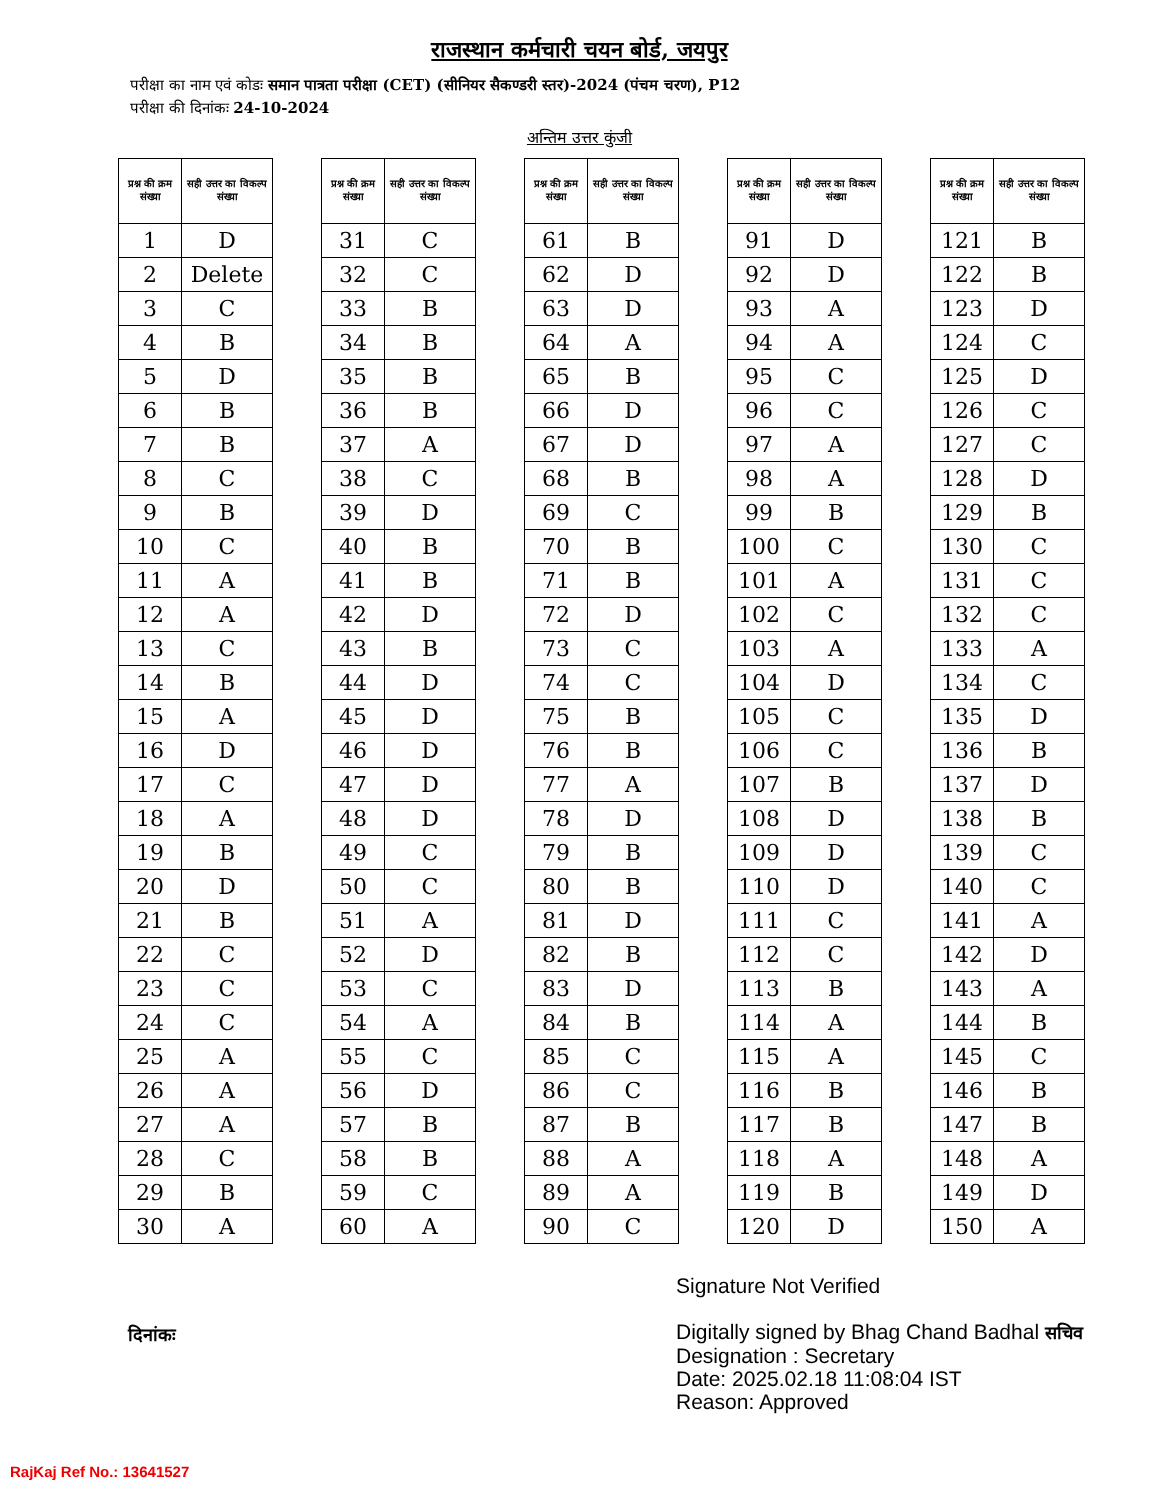राजस्थान कर्मचारी चयन बोर्ड, जयपुर
परीक्षा का नाम एवं कोडः समान पात्रता परीक्षा (CET) (सीनियर सैकण्डरी स्तर)-2024 (पंचम चरण), P12
परीक्षा की दिनांकः 24-10-2024
अन्तिम उत्तर कुंजी
| प्रश्न की क्रम संख्या | सही उत्तर का विकल्प संख्या |
| --- | --- |
| 1 | D |
| 2 | Delete |
| 3 | C |
| 4 | B |
| 5 | D |
| 6 | B |
| 7 | B |
| 8 | C |
| 9 | B |
| 10 | C |
| 11 | A |
| 12 | A |
| 13 | C |
| 14 | B |
| 15 | A |
| 16 | D |
| 17 | C |
| 18 | A |
| 19 | B |
| 20 | D |
| 21 | B |
| 22 | C |
| 23 | C |
| 24 | C |
| 25 | A |
| 26 | A |
| 27 | A |
| 28 | C |
| 29 | B |
| 30 | A |
| प्रश्न की क्रम संख्या | सही उत्तर का विकल्प संख्या |
| --- | --- |
| 31 | C |
| 32 | C |
| 33 | B |
| 34 | B |
| 35 | B |
| 36 | B |
| 37 | A |
| 38 | C |
| 39 | D |
| 40 | B |
| 41 | B |
| 42 | D |
| 43 | B |
| 44 | D |
| 45 | D |
| 46 | D |
| 47 | D |
| 48 | D |
| 49 | C |
| 50 | C |
| 51 | A |
| 52 | D |
| 53 | C |
| 54 | A |
| 55 | C |
| 56 | D |
| 57 | B |
| 58 | B |
| 59 | C |
| 60 | A |
| प्रश्न की क्रम संख्या | सही उत्तर का विकल्प संख्या |
| --- | --- |
| 61 | B |
| 62 | D |
| 63 | D |
| 64 | A |
| 65 | B |
| 66 | D |
| 67 | D |
| 68 | B |
| 69 | C |
| 70 | B |
| 71 | B |
| 72 | D |
| 73 | C |
| 74 | C |
| 75 | B |
| 76 | B |
| 77 | A |
| 78 | D |
| 79 | B |
| 80 | B |
| 81 | D |
| 82 | B |
| 83 | D |
| 84 | B |
| 85 | C |
| 86 | C |
| 87 | B |
| 88 | A |
| 89 | A |
| 90 | C |
| प्रश्न की क्रम संख्या | सही उत्तर का विकल्प संख्या |
| --- | --- |
| 91 | D |
| 92 | D |
| 93 | A |
| 94 | A |
| 95 | C |
| 96 | C |
| 97 | A |
| 98 | A |
| 99 | B |
| 100 | C |
| 101 | A |
| 102 | C |
| 103 | A |
| 104 | D |
| 105 | C |
| 106 | C |
| 107 | B |
| 108 | D |
| 109 | D |
| 110 | D |
| 111 | C |
| 112 | C |
| 113 | B |
| 114 | A |
| 115 | A |
| 116 | B |
| 117 | B |
| 118 | A |
| 119 | B |
| 120 | D |
| प्रश्न की क्रम संख्या | सही उत्तर का विकल्प संख्या |
| --- | --- |
| 121 | B |
| 122 | B |
| 123 | D |
| 124 | C |
| 125 | D |
| 126 | C |
| 127 | C |
| 128 | D |
| 129 | B |
| 130 | C |
| 131 | C |
| 132 | C |
| 133 | A |
| 134 | C |
| 135 | D |
| 136 | B |
| 137 | D |
| 138 | B |
| 139 | C |
| 140 | C |
| 141 | A |
| 142 | D |
| 143 | A |
| 144 | B |
| 145 | C |
| 146 | B |
| 147 | B |
| 148 | A |
| 149 | D |
| 150 | A |
दिनांकः
Signature Not Verified
Digitally signed by Bhag Chand Badhal सचिव
Designation : Secretary
Date: 2025.02.18 11:08:04 IST
Reason: Approved
RajKaj Ref No.: 13641527